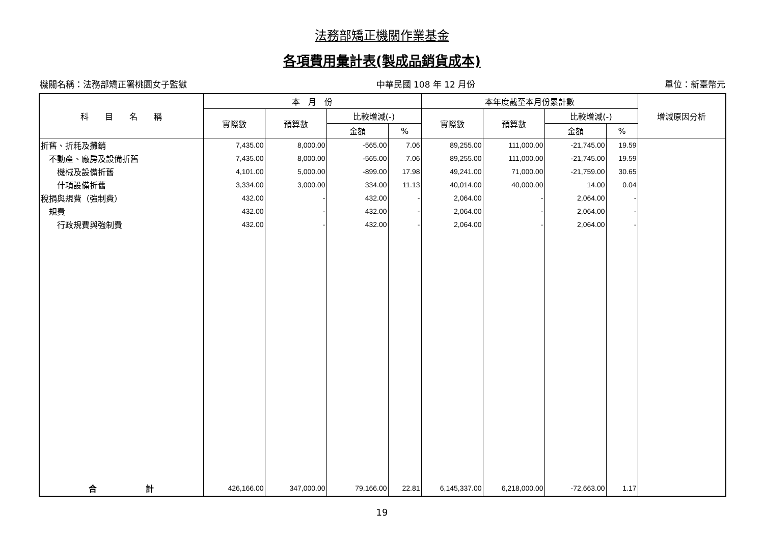法務部矯正機關作業基金
各項費用彙計表(製成品銷貨成本)
機關名稱：法務部矯正署桃園女子監獄 中華民國 108 年 12 月份 單位：新臺幣元
| 科 目 名 稱 | 本 月 份 | | | | 本年度截至本月份累計數 | | | | 增減原因分析 |
| --- | --- | --- | --- | --- | --- | --- | --- | --- | --- |
| | 實際數 | 預算數 | 比較增減(-) | | 實際數 | 預算數 | 比較增減(-) | | |
| | | | 金額 | % | | | 金額 | % | |
| 折舊、折耗及攤銷 | 7,435.00 | 8,000.00 | -565.00 | 7.06 | 89,255.00 | 111,000.00 | -21,745.00 | 19.59 | |
| 不動產、廠房及設備折舊 | 7,435.00 | 8,000.00 | -565.00 | 7.06 | 89,255.00 | 111,000.00 | -21,745.00 | 19.59 | |
| 機械及設備折舊 | 4,101.00 | 5,000.00 | -899.00 | 17.98 | 49,241.00 | 71,000.00 | -21,759.00 | 30.65 | |
| 什項設備折舊 | 3,334.00 | 3,000.00 | 334.00 | 11.13 | 40,014.00 | 40,000.00 | 14.00 | 0.04 | |
| 稅捐與規費（強制費） | 432.00 | - | 432.00 | - | 2,064.00 | - | 2,064.00 | - | |
| 規費 | 432.00 | - | 432.00 | - | 2,064.00 | - | 2,064.00 | - | |
| 行政規費與強制費 | 432.00 | - | 432.00 | - | 2,064.00 | - | 2,064.00 | - | |
| 合 計 | 426,166.00 | 347,000.00 | 79,166.00 | 22.81 | 6,145,337.00 | 6,218,000.00 | -72,663.00 | 1.17 | |
19